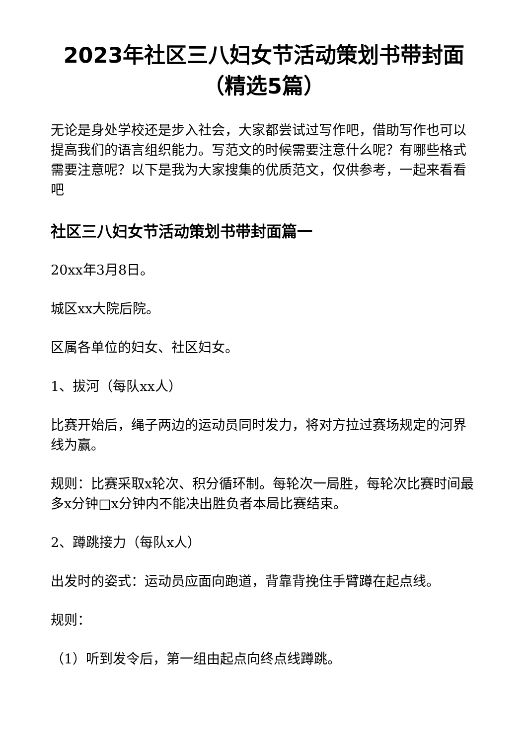2023年社区三八妇女节活动策划书带封面（精选5篇）
无论是身处学校还是步入社会，大家都尝试过写作吧，借助写作也可以提高我们的语言组织能力。写范文的时候需要注意什么呢？有哪些格式需要注意呢？以下是我为大家搜集的优质范文，仅供参考，一起来看看吧
社区三八妇女节活动策划书带封面篇一
20xx年3月8日。
城区xx大院后院。
区属各单位的妇女、社区妇女。
1、拔河（每队xx人）
比赛开始后，绳子两边的运动员同时发力，将对方拉过赛场规定的河界线为赢。
规则：比赛采取x轮次、积分循环制。每轮次一局胜，每轮次比赛时间最多x分钟□x分钟内不能决出胜负者本局比赛结束。
2、蹲跳接力（每队x人）
出发时的姿式：运动员应面向跑道，背靠背挽住手臂蹲在起点线。
规则：
（1）听到发令后，第一组由起点向终点线蹲跳。